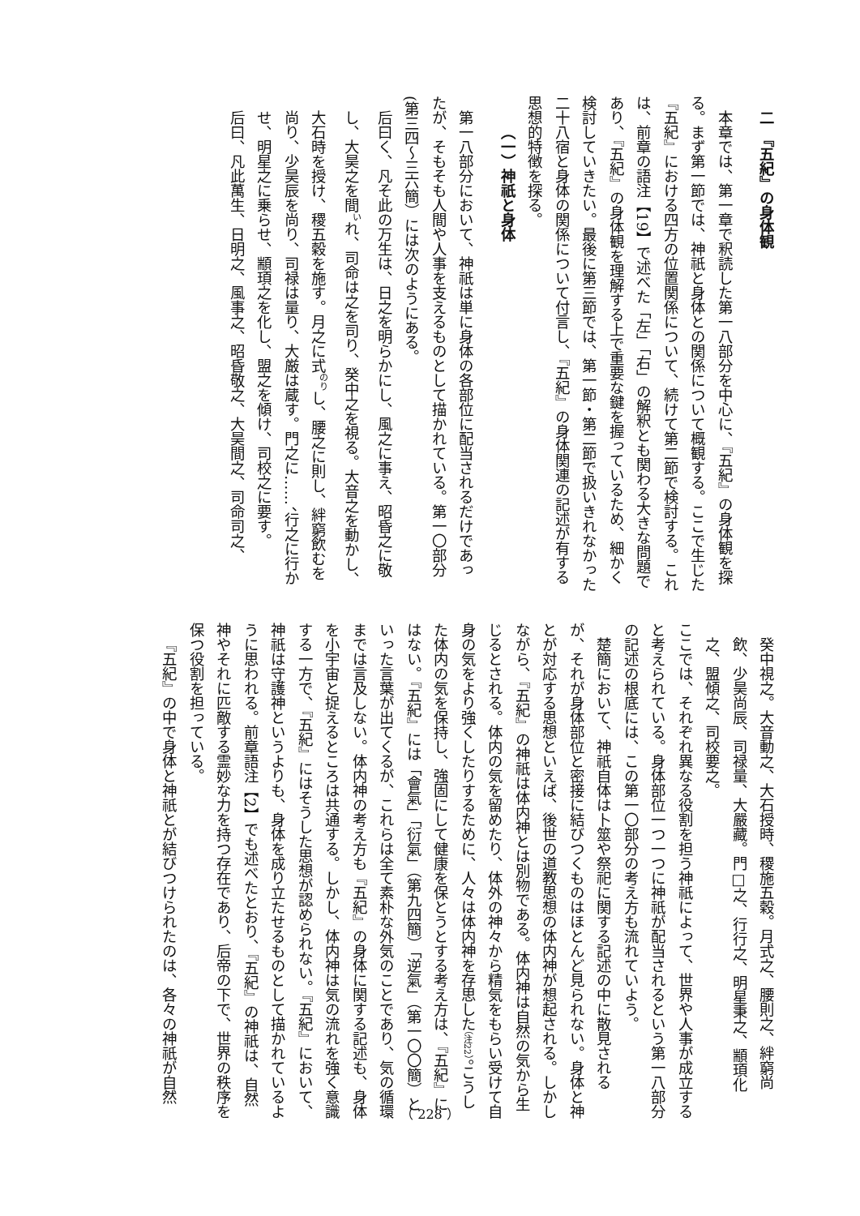二　『五紀』の身体観
本章では、第一章で釈読した第一八部分を中心に、『五紀』の身体観を探る。まず第一節では、神祇と身体との関係について概観する。ここで生じた『五紀』における四方の位置関係について、続けて第二節で検討する。これは、前章の語注【19】で述べた「左」「右」の解釈とも関わる大きな問題であり、『五紀』の身体観を理解する上で重要な鍵を握っているため、細かく検討していきたい。最後に第三節では、第一節・第二節で扱いきれなかった二十八宿と身体の関係について付言し、『五紀』の身体関連の記述が有する思想的特徴を探る。
（一）神祇と身体
第一八部分において、神祇は単に身体の各部位に配当されるだけであったが、そもそも人間や人事を支えるものとして描かれている。第一〇部分(第三四～三六簡）には次のようにある。
后曰く、凡そ此の万生は、日之を明らかにし、風之に事え、昭昏之に敬し、大昊之を間<sup>い</sup>れ、司命は之を司り、癸中之を視る。大音之を動かし、大石時を授け、稷五穀を施す。月之に式<sup>のり</sup>し、腰之に則し、絆窮飲むを尚り、少昊辰を尚り、司禄は量り、大厳は蔵す。門之に……、行之に行かせ、明星之に乗らせ、顓頊之を化し、盟之を傾け、司校之に要す。
后曰、凡此萬生、日明之、風事之、昭昏敬之、大昊間之、司命司之、
癸中視之。大音動之、大石授時、稷施五穀。月式之、腰則之、絆窮尚飲、少昊尚辰、司禄量、大嚴藏。門□之、行行之、明星秉之、顓頊化之、盟傾之、司校要之。
ここでは、それぞれ異なる役割を担う神祇によって、世界や人事が成立すると考えられている。身体部位一つ一つに神祇が配当されるという第一八部分の記述の根底には、この第一〇部分の考え方も流れていよう。
楚簡において、神祇自体は卜筮や祭祀に関する記述の中に散見されるが、それが身体部位と密接に結びつくものはほとんど見られない。身体と神とが対応する思想といえば、後世の道教思想の体内神が想起される。しかしながら、『五紀』の神祇は体内神とは別物である。体内神は自然の気から生じるとされる。体内の気を留めたり、体外の神々から精気をもらい受けて自身の気をより強くしたりするために、人々は体内神を存思した（注22）。こうした体内の気を保持し、強固にして健康を保とうとする考え方は、『五紀』にはない。『五紀』には「會氣」「衍氣」（第九四簡）「逆氣」（第一〇〇簡）といった言葉が出てくるが、これらは全て素朴な外気のことであり、気の循環までは言及しない。体内神の考え方も『五紀』の身体に関する記述も、身体を小宇宙と捉えるところは共通する。しかし、体内神は気の流れを強く意識する一方で、『五紀』にはそうした思想が認められない。『五紀』において、神祇は守護神というよりも、身体を成り立たせるものとして描かれているように思われる。前章語注【2】でも述べたとおり、『五紀』の神祇は、自然神やそれに匹敵する霊妙な力を持つ存在であり、后帝の下で、世界の秩序を保つ役割を担っている。
『五紀』の中で身体と神祇とが結びつけられたのは、各々の神祇が自然
（ 228 ）